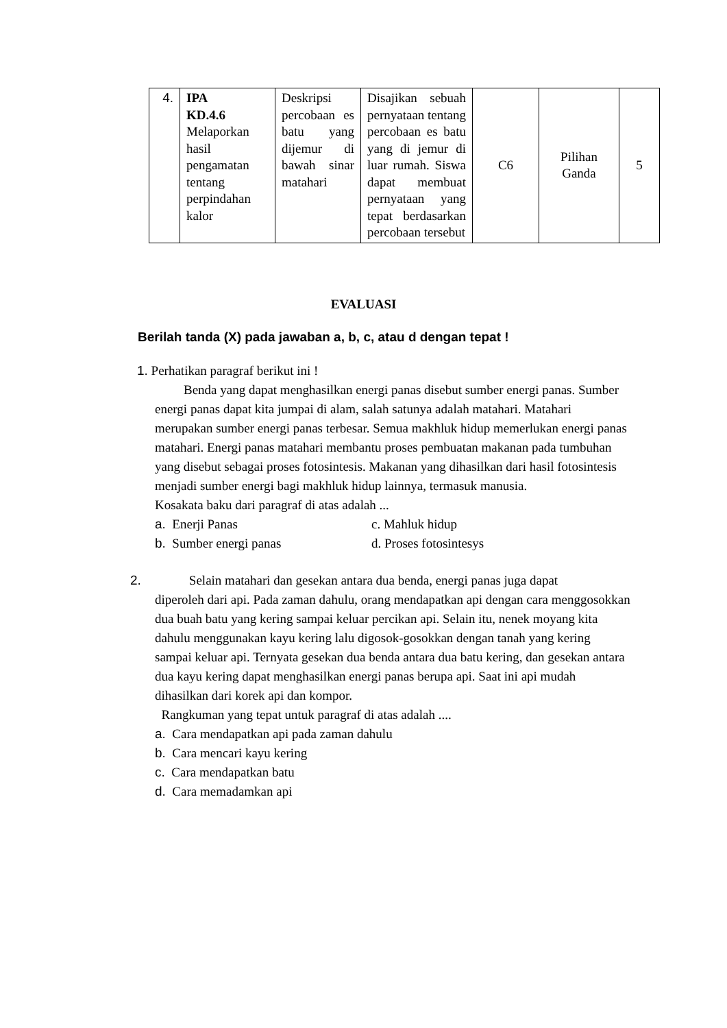| 4. | IPA KD.4.6 Melaporkan hasil pengamatan tentang perpindahan kalor | Deskripsi percobaan es batu yang dijemur di bawah sinar matahari | Disajikan sebuah pernyataan tentang percobaan es batu yang di jemur di luar rumah. Siswa dapat membuat pernyataan yang tepat berdasarkan percobaan tersebut | C6 | Pilihan Ganda | 5 |
EVALUASI
Berilah tanda (X) pada jawaban a, b, c, atau d dengan tepat !
1. Perhatikan paragraf berikut ini !
Benda yang dapat menghasilkan energi panas disebut sumber energi panas. Sumber energi panas dapat kita jumpai di alam, salah satunya adalah matahari. Matahari merupakan sumber energi panas terbesar. Semua makhluk hidup memerlukan energi panas matahari. Energi panas matahari membantu proses pembuatan makanan pada tumbuhan yang disebut sebagai proses fotosintesis. Makanan yang dihasilkan dari hasil fotosintesis menjadi sumber energi bagi makhluk hidup lainnya, termasuk manusia.
Kosakata baku dari paragraf di atas adalah ...
a. Enerji Panas c. Mahluk hidup
b. Sumber energi panas d. Proses fotosintesys
2. Selain matahari dan gesekan antara dua benda, energi panas juga dapat
diperoleh dari api. Pada zaman dahulu, orang mendapatkan api dengan cara menggosokkan dua buah batu yang kering sampai keluar percikan api. Selain itu, nenek moyang kita dahulu menggunakan kayu kering lalu digosok-gosokkan dengan tanah yang kering sampai keluar api. Ternyata gesekan dua benda antara dua batu kering, dan gesekan antara dua kayu kering dapat menghasilkan energi panas berupa api. Saat ini api mudah dihasilkan dari korek api dan kompor.
Rangkuman yang tepat untuk paragraf di atas adalah ....
a. Cara mendapatkan api pada zaman dahulu
b. Cara mencari kayu kering
c. Cara mendapatkan batu
d. Cara memadamkan api